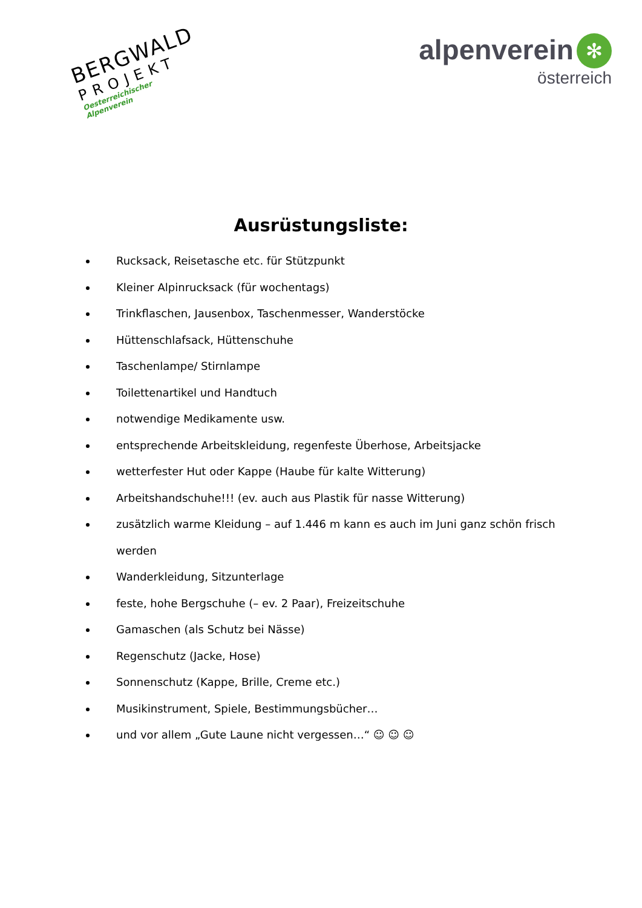BERGWALD
PROJEKT
Oesterreichischer Alpenverein
alpenverein ✻
österreich
Ausrüstungsliste:
Rucksack, Reisetasche etc. für Stützpunkt
Kleiner Alpinrucksack (für wochentags)
Trinkflaschen, Jausenbox, Taschenmesser, Wanderstöcke
Hüttenschlafsack, Hüttenschuhe
Taschenlampe/ Stirnlampe
Toilettenartikel und Handtuch
notwendige Medikamente usw.
entsprechende Arbeitskleidung, regenfeste Überhose, Arbeitsjacke
wetterfester Hut oder Kappe (Haube für kalte Witterung)
Arbeitshandschuhe!!! (ev. auch aus Plastik für nasse Witterung)
zusätzlich warme Kleidung – auf 1.446 m kann es auch im Juni ganz schön frisch werden
Wanderkleidung, Sitzunterlage
feste, hohe Bergschuhe (– ev. 2 Paar), Freizeitschuhe
Gamaschen (als Schutz bei Nässe)
Regenschutz (Jacke, Hose)
Sonnenschutz (Kappe, Brille, Creme etc.)
Musikinstrument, Spiele, Bestimmungsbücher…
und vor allem „Gute Laune nicht vergessen…“ ☺ ☺ ☺